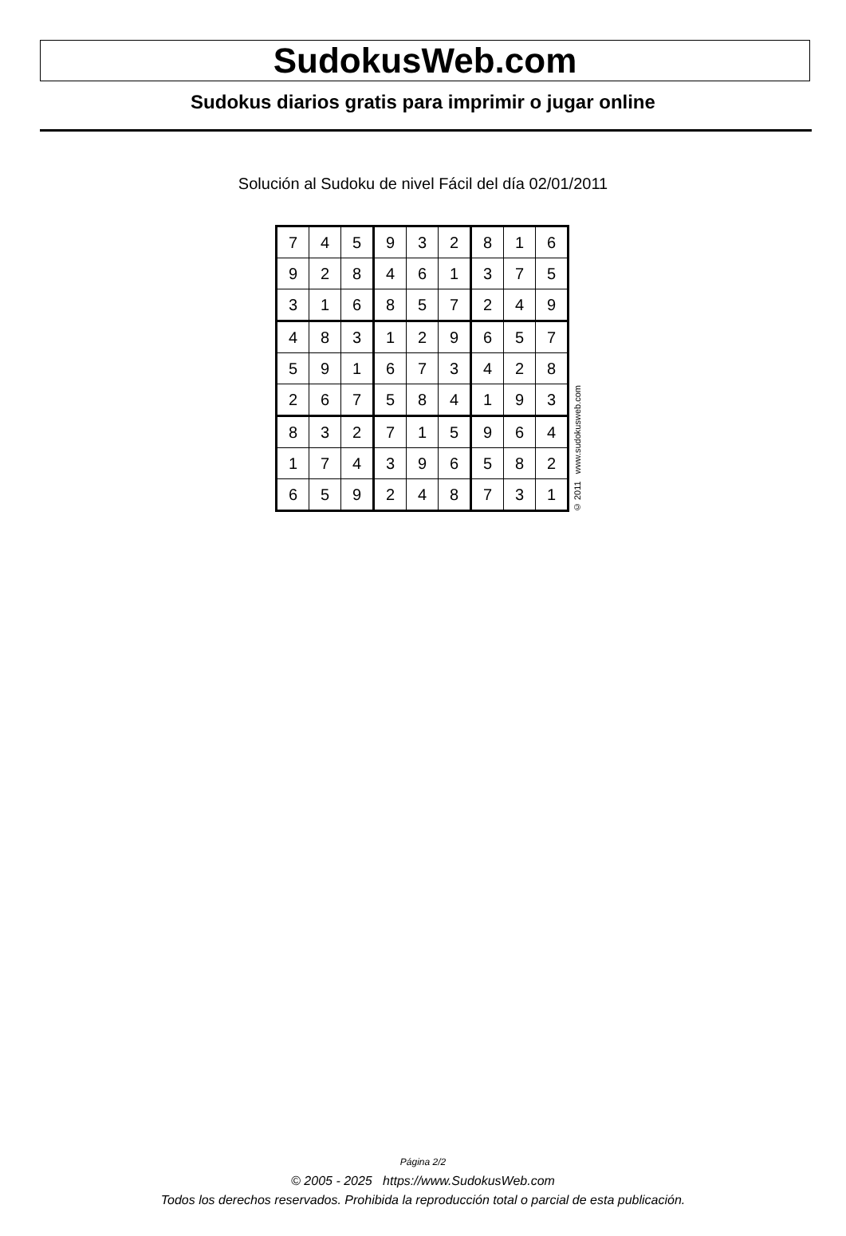SudokusWeb.com
Sudokus diarios gratis para imprimir o jugar online
Solución al Sudoku de nivel Fácil del día 02/01/2011
| 7 | 4 | 5 | 9 | 3 | 2 | 8 | 1 | 6 |
| 9 | 2 | 8 | 4 | 6 | 1 | 3 | 7 | 5 |
| 3 | 1 | 6 | 8 | 5 | 7 | 2 | 4 | 9 |
| 4 | 8 | 3 | 1 | 2 | 9 | 6 | 5 | 7 |
| 5 | 9 | 1 | 6 | 7 | 3 | 4 | 2 | 8 |
| 2 | 6 | 7 | 5 | 8 | 4 | 1 | 9 | 3 |
| 8 | 3 | 2 | 7 | 1 | 5 | 9 | 6 | 4 |
| 1 | 7 | 4 | 3 | 9 | 6 | 5 | 8 | 2 |
| 6 | 5 | 9 | 2 | 4 | 8 | 7 | 3 | 1 |
© 2011 www.sudokusweb.com
Página 2/2
© 2005 - 2025 https://www.SudokusWeb.com
Todos los derechos reservados. Prohibida la reproducción total o parcial de esta publicación.